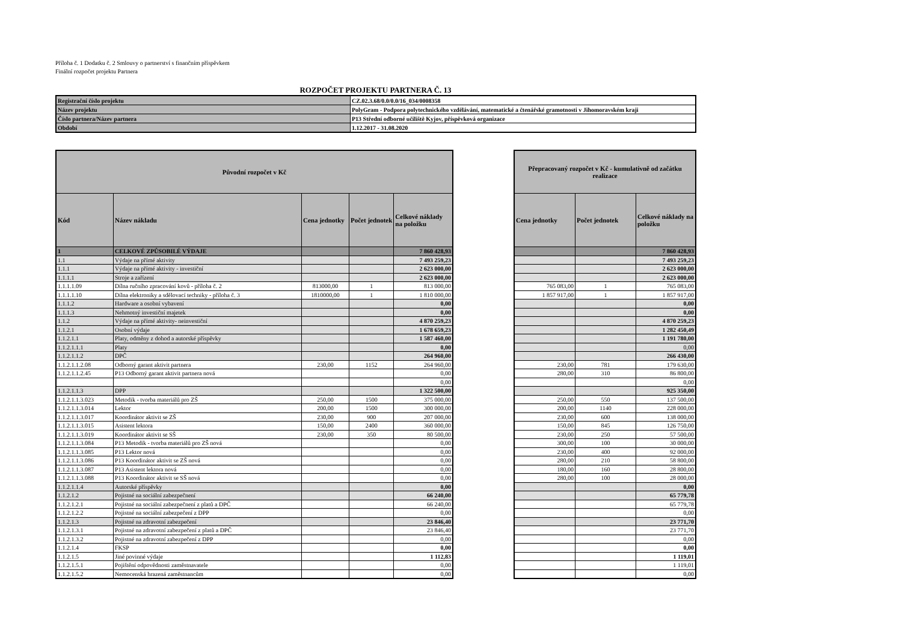Příloha č. 1 Dodatku č. 2 Smlouvy o partnerství s finančním příspěvkem
Finální rozpočet projektu Partnera
ROZPOČET PROJEKTU PARTNERA Č. 13
| Registrační číslo projektu | CZ.02.3.68/0.0/0.0/16_034/0008358 |
| Název projektu | PolyGram - Podpora polytechnického vzdělávání, matematické a čtenářské gramotnosti v Jihomoravském kraji |
| Číslo partnera/Název partnera | P13 Střední odborné učiliště Kyjov, příspěvková organizace |
| Období | 1.12.2017 - 31.08.2020 |
| Původní rozpočet v Kč | | | | |
| --- | --- | --- | --- | --- |
| Kód | Název nákladu | Cena jednotky | Počet jednotek | Celkové náklady na položku |
| 1 | CELKOVÉ ZPŮSOBILÉ VÝDAJE | | | 7 860 428,93 |
| 1.1 | Výdaje na přímé aktivity | | | 7 493 259,23 |
| 1.1.1 | Výdaje na přímé aktivity - investiční | | | 2 623 000,00 |
| 1.1.1.1 | Stroje a zařízení | | | 2 623 000,00 |
| 1.1.1.1.09 | Dílna ručního zpracování kovů - příloha č. 2 | 813000,00 | 1 | 813 000,00 |
| 1.1.1.1.10 | Dílna elektroniky a sdělovací techniky - příloha č. 3 | 1810000,00 | 1 | 1 810 000,00 |
| 1.1.1.2 | Hardware a osobní vybavení | | | 0,00 |
| 1.1.1.3 | Nehmotný investiční majetek | | | 0,00 |
| 1.1.2 | Výdaje na přímé aktivity- neinvestiční | | | 4 870 259,23 |
| 1.1.2.1 | Osobní výdaje | | | 1 678 659,23 |
| 1.1.2.1.1 | Platy, odměny z dohod a autorské příspěvky | | | 1 587 460,00 |
| 1.1.2.1.1.1 | Platy | | | 0,00 |
| 1.1.2.1.1.2 | DPČ | | | 264 960,00 |
| 1.1.2.1.1.2.08 | Odborný garant aktivit partnera | 230,00 | 1152 | 264 960,00 |
| 1.1.2.1.1.2.45 | P13 Odborný garant aktivit partnera nová | | | 0,00 |
| | | | | 0,00 |
| 1.1.2.1.1.3 | DPP | | | 1 322 500,00 |
| 1.1.2.1.1.3.023 | Metodik - tvorba materiálů pro ZŠ | 250,00 | 1500 | 375 000,00 |
| 1.1.2.1.1.3.014 | Lektor | 200,00 | 1500 | 300 000,00 |
| 1.1.2.1.1.3.017 | Koordinátor aktivit se ZŠ | 230,00 | 900 | 207 000,00 |
| 1.1.2.1.1.3.015 | Asistent lektora | 150,00 | 2400 | 360 000,00 |
| 1.1.2.1.1.3.019 | Koordinátor aktivit se SŠ | 230,00 | 350 | 80 500,00 |
| 1.1.2.1.1.3.084 | P13 Metodik - tvorba materiálů pro ZŠ nová | | | 0,00 |
| 1.1.2.1.1.3.085 | P13 Lektor nová | | | 0,00 |
| 1.1.2.1.1.3.086 | P13 Koordinátor aktivit se ZŠ nová | | | 0,00 |
| 1.1.2.1.1.3.087 | P13 Asistent lektora nová | | | 0,00 |
| 1.1.2.1.1.3.088 | P13 Koordinátor aktivit se SŠ nová | | | 0,00 |
| 1.1.2.1.1.4 | Autorské příspěvky | | | 0,00 |
| 1.1.2.1.2 | Pojistné na sociální zabezpečnení | | | 66 240,00 |
| 1.1.2.1.2.1 | Pojistné na sociální zabezpečnení z platů a DPČ | | | 66 240,00 |
| 1.1.2.1.2.2 | Pojistné na sociální zabezpečení z DPP | | | 0,00 |
| 1.1.2.1.3 | Pojistné na zdravotní zabezpečení | | | 23 846,40 |
| 1.1.2.1.3.1 | Pojistné na zdravotní zabezpečení z platů a DPČ | | | 23 846,40 |
| 1.1.2.1.3.2 | Pojistné na zdravotní zabezpečení z DPP | | | 0,00 |
| 1.1.2.1.4 | FKSP | | | 0,00 |
| 1.1.2.1.5 | Jiné povinné výdaje | | | 1 112,83 |
| 1.1.2.1.5.1 | Pojištění odpovědnosti zaměstnavatele | | | 0,00 |
| 1.1.2.1.5.2 | Nemocenská hrazená zaměstnancům | | | 0,00 |
| Přepracovaný rozpočet v Kč - kumulativně od začátku realizace | | |
| --- | --- | --- |
| Cena jednotky | Počet jednotek | Celkové náklady na položku |
| | | 7 860 428,93 |
| | | 7 493 259,23 |
| | | 2 623 000,00 |
| | | 2 623 000,00 |
| 765 083,00 | 1 | 765 083,00 |
| 1 857 917,00 | 1 | 1 857 917,00 |
| | | 0,00 |
| | | 0,00 |
| | | 4 870 259,23 |
| | | 1 282 450,49 |
| | | 1 191 780,00 |
| | | 0,00 |
| | | 266 430,00 |
| 230,00 | 781 | 179 630,00 |
| 280,00 | 310 | 86 800,00 |
| | | 0,00 |
| | | 925 350,00 |
| 250,00 | 550 | 137 500,00 |
| 200,00 | 1140 | 228 000,00 |
| 230,00 | 600 | 138 000,00 |
| 150,00 | 845 | 126 750,00 |
| 230,00 | 250 | 57 500,00 |
| 300,00 | 100 | 30 000,00 |
| 230,00 | 400 | 92 000,00 |
| 280,00 | 210 | 58 800,00 |
| 180,00 | 160 | 28 800,00 |
| 280,00 | 100 | 28 000,00 |
| | | 0,00 |
| | | 65 779,78 |
| | | 65 779,78 |
| | | 0,00 |
| | | 23 771,70 |
| | | 23 771,70 |
| | | 0,00 |
| | | 0,00 |
| | | 1 119,01 |
| | | 1 119,01 |
| | | 0,00 |